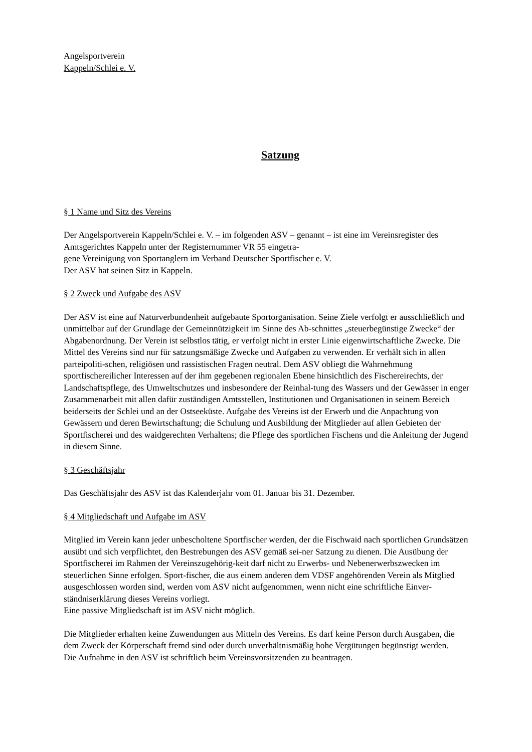Angelsportverein
Kappeln/Schlei e. V.
Satzung
§ 1 Name und Sitz des Vereins
Der Angelsportverein Kappeln/Schlei e. V. – im folgenden ASV – genannt – ist eine im Vereinsregister des Amtsgerichtes Kappeln unter der Registernummer VR 55 eingetra-
gene Vereinigung von Sportanglern im Verband Deutscher Sportfischer e. V.
Der ASV hat seinen Sitz in Kappeln.
§ 2 Zweck und Aufgabe des ASV
Der ASV ist eine auf Naturverbundenheit aufgebaute Sportorganisation. Seine Ziele verfolgt er ausschließlich und unmittelbar auf der Grundlage der Gemeinnützigkeit im Sinne des Ab-schnittes „steuerbegünstige Zwecke“ der Abgabenordnung. Der Verein ist selbstlos tätig, er verfolgt nicht in erster Linie eigenwirtschaftliche Zwecke. Die Mittel des Vereins sind nur für satzungsmäßige Zwecke und Aufgaben zu verwenden. Er verhält sich in allen parteipoliti-schen, religiösen und rassistischen Fragen neutral. Dem ASV obliegt die Wahrnehmung sportfischereilicher Interessen auf der ihm gegebenen regionalen Ebene hinsichtlich des Fischereirechts, der Landschaftspflege, des Umweltschutzes und insbesondere der Reinhal-tung des Wassers und der Gewässer in enger Zusammenarbeit mit allen dafür zuständigen Amtsstellen, Institutionen und Organisationen in seinem Bereich beiderseits der Schlei und an der Ostseeküste. Aufgabe des Vereins ist der Erwerb und die Anpachtung von Gewässern und deren Bewirtschaftung; die Schulung und Ausbildung der Mitglieder auf allen Gebieten der Sportfischerei und des waidgerechten Verhaltens; die Pflege des sportlichen Fischens und die Anleitung der Jugend in diesem Sinne.
§ 3 Geschäftsjahr
Das Geschäftsjahr des ASV ist das Kalenderjahr vom 01. Januar bis 31. Dezember.
§ 4 Mitgliedschaft und Aufgabe im ASV
Mitglied im Verein kann jeder unbescholtene Sportfischer werden, der die Fischwaid nach sportlichen Grundsätzen ausübt und sich verpflichtet, den Bestrebungen des ASV gemäß sei-ner Satzung zu dienen. Die Ausübung der Sportfischerei im Rahmen der Vereinszugehörig-keit darf nicht zu Erwerbs- und Nebenerwerbszwecken im steuerlichen Sinne erfolgen. Sport-fischer, die aus einem anderen dem VDSF angehörenden Verein als Mitglied ausgeschlossen worden sind, werden vom ASV nicht aufgenommen, wenn nicht eine schriftliche Einver-ständniserklärung dieses Vereins vorliegt.
Eine passive Mitgliedschaft ist im ASV nicht möglich.
Die Mitglieder erhalten keine Zuwendungen aus Mitteln des Vereins. Es darf keine Person durch Ausgaben, die dem Zweck der Körperschaft fremd sind oder durch unverhältnismäßig hohe Vergütungen begünstigt werden.
Die Aufnahme in den ASV ist schriftlich beim Vereinsvorsitzenden zu beantragen.